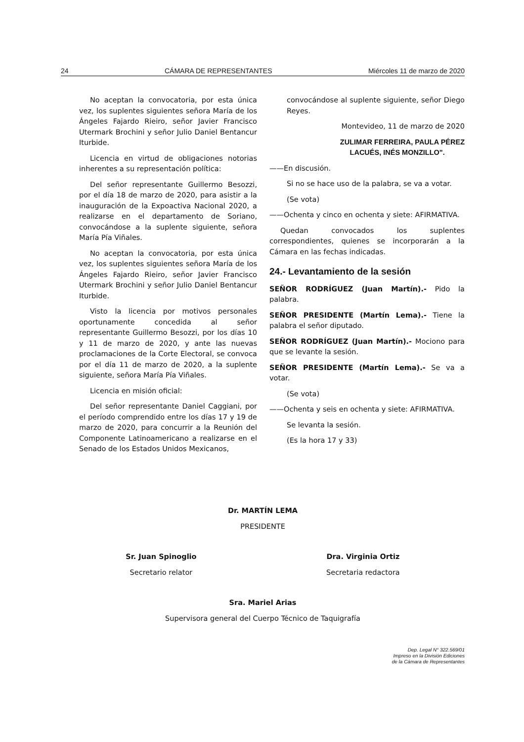24 CÁMARA DE REPRESENTANTES Miércoles 11 de marzo de 2020
No aceptan la convocatoria, por esta única vez, los suplentes siguientes señora María de los Ángeles Fajardo Rieiro, señor Javier Francisco Utermark Brochini y señor Julio Daniel Bentancur Iturbide.
Licencia en virtud de obligaciones notorias inherentes a su representación política:
Del señor representante Guillermo Besozzi, por el día 18 de marzo de 2020, para asistir a la inauguración de la Expoactiva Nacional 2020, a realizarse en el departamento de Soriano, convocándose a la suplente siguiente, señora María Pía Viñales.
No aceptan la convocatoria, por esta única vez, los suplentes siguientes señora María de los Ángeles Fajardo Rieiro, señor Javier Francisco Utermark Brochini y señor Julio Daniel Bentancur Iturbide.
Visto la licencia por motivos personales oportunamente concedida al señor representante Guillermo Besozzi, por los días 10 y 11 de marzo de 2020, y ante las nuevas proclamaciones de la Corte Electoral, se convoca por el día 11 de marzo de 2020, a la suplente siguiente, señora María Pía Viñales.
Licencia en misión oficial:
Del señor representante Daniel Caggiani, por el período comprendido entre los días 17 y 19 de marzo de 2020, para concurrir a la Reunión del Componente Latinoamericano a realizarse en el Senado de los Estados Unidos Mexicanos,
convocándose al suplente siguiente, señor Diego Reyes.
Montevideo, 11 de marzo de 2020
ZULIMAR FERREIRA, PAULA PÉREZ
LACUÉS, INÉS MONZILLO".
——En discusión.
Si no se hace uso de la palabra, se va a votar.
(Se vota)
——Ochenta y cinco en ochenta y siete: AFIRMATIVA.
Quedan convocados los suplentes correspondientes, quienes se incorporarán a la Cámara en las fechas indicadas.
24.- Levantamiento de la sesión
SEÑOR RODRÍGUEZ (Juan Martín).- Pido la palabra.
SEÑOR PRESIDENTE (Martín Lema).- Tiene la palabra el señor diputado.
SEÑOR RODRÍGUEZ (Juan Martín).- Mociono para que se levante la sesión.
SEÑOR PRESIDENTE (Martín Lema).- Se va a votar.
(Se vota)
——Ochenta y seis en ochenta y siete: AFIRMATIVA.
Se levanta la sesión.
(Es la hora 17 y 33)
Dr. MARTÍN LEMA
PRESIDENTE
Sr. Juan Spinoglio
Secretario relator
Dra. Virginia Ortiz
Secretaria redactora
Sra. Mariel Arias
Supervisora general del Cuerpo Técnico de Taquigrafía
Dep. Legal N° 322.569/01
Impreso en la División Ediciones
de la Cámara de Representantes